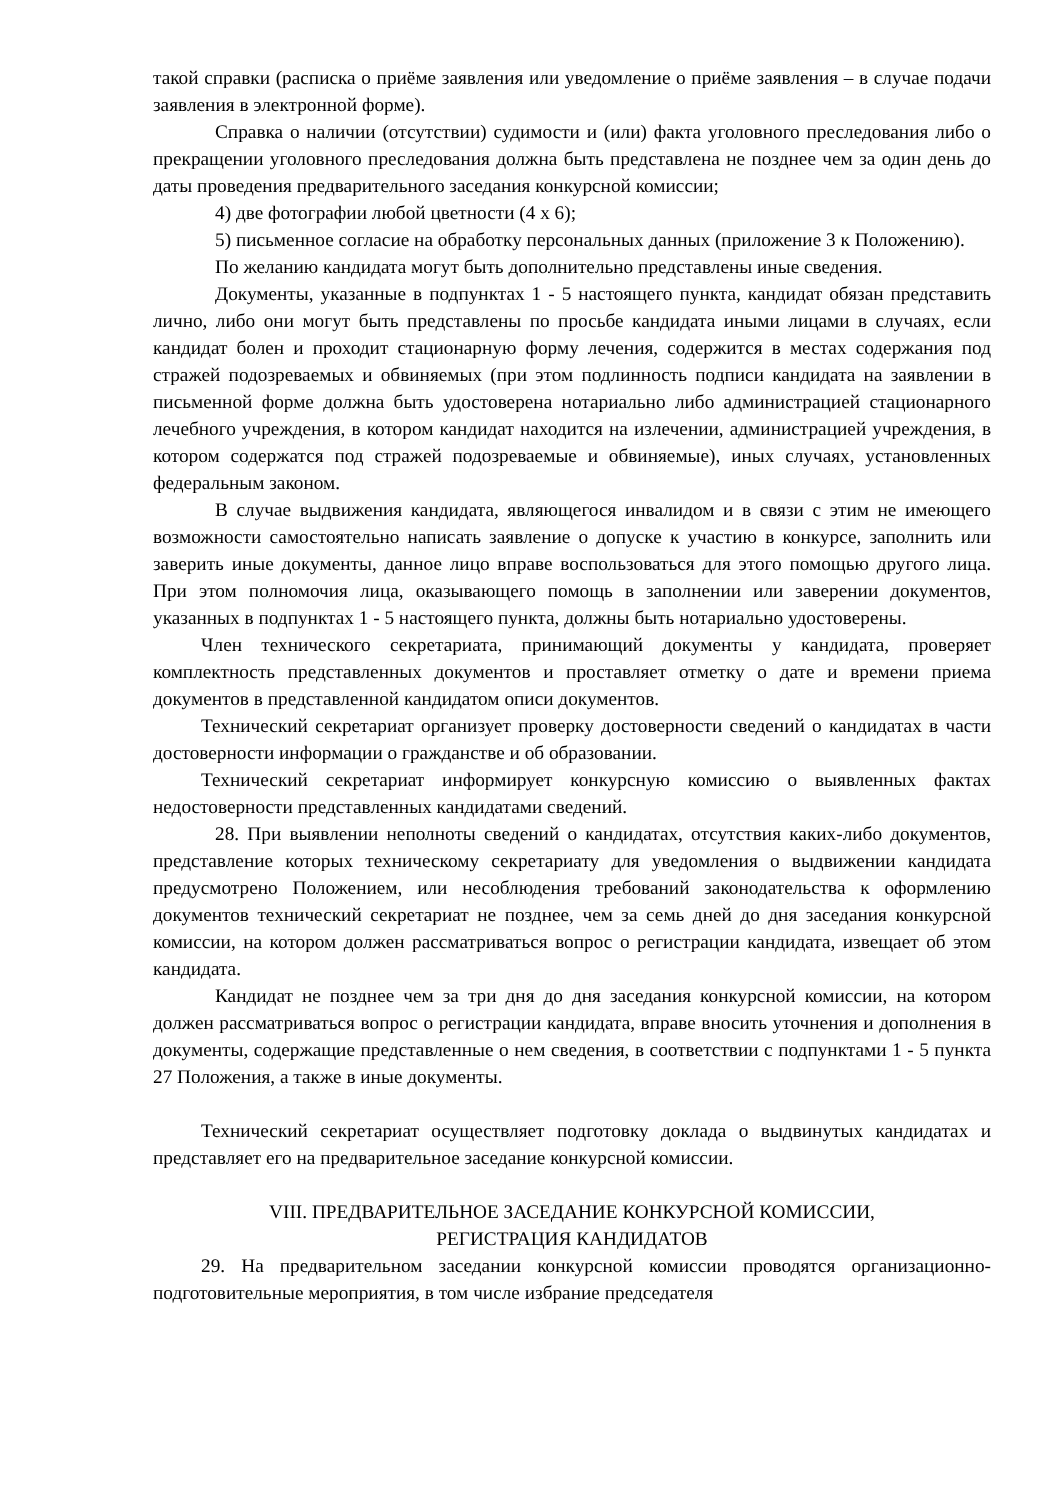такой справки (расписка о приёме заявления или уведомление о приёме заявления – в случае подачи заявления в электронной форме).
Справка о наличии (отсутствии) судимости и (или) факта уголовного преследования либо о прекращении уголовного преследования должна быть представлена не позднее чем за один день до даты проведения предварительного заседания конкурсной комиссии;
4) две фотографии любой цветности (4 х 6);
5) письменное согласие на обработку персональных данных (приложение 3 к Положению).
По желанию кандидата могут быть дополнительно представлены иные сведения.
Документы, указанные в подпунктах 1 - 5 настоящего пункта, кандидат обязан представить лично, либо они могут быть представлены по просьбе кандидата иными лицами в случаях, если кандидат болен и проходит стационарную форму лечения, содержится в местах содержания под стражей подозреваемых и обвиняемых (при этом подлинность подписи кандидата на заявлении в письменной форме должна быть удостоверена нотариально либо администрацией стационарного лечебного учреждения, в котором кандидат находится на излечении, администрацией учреждения, в котором содержатся под стражей подозреваемые и обвиняемые), иных случаях, установленных федеральным законом.
В случае выдвижения кандидата, являющегося инвалидом и в связи с этим не имеющего возможности самостоятельно написать заявление о допуске к участию в конкурсе, заполнить или заверить иные документы, данное лицо вправе воспользоваться для этого помощью другого лица. При этом полномочия лица, оказывающего помощь в заполнении или заверении документов, указанных в подпунктах 1 - 5 настоящего пункта, должны быть нотариально удостоверены.
Член технического секретариата, принимающий документы у кандидата, проверяет комплектность представленных документов и проставляет отметку о дате и времени приема документов в представленной кандидатом описи документов.
Технический секретариат организует проверку достоверности сведений о кандидатах в части достоверности информации о гражданстве и об образовании.
Технический секретариат информирует конкурсную комиссию о выявленных фактах недостоверности представленных кандидатами сведений.
28. При выявлении неполноты сведений о кандидатах, отсутствия каких-либо документов, представление которых техническому секретариату для уведомления о выдвижении кандидата предусмотрено Положением, или несоблюдения требований законодательства к оформлению документов технический секретариат не позднее, чем за семь дней до дня заседания конкурсной комиссии, на котором должен рассматриваться вопрос о регистрации кандидата, извещает об этом кандидата.
Кандидат не позднее чем за три дня до дня заседания конкурсной комиссии, на котором должен рассматриваться вопрос о регистрации кандидата, вправе вносить уточнения и дополнения в документы, содержащие представленные о нем сведения, в соответствии с подпунктами 1 - 5 пункта 27 Положения, а также в иные документы.
Технический секретариат осуществляет подготовку доклада о выдвинутых кандидатах и представляет его на предварительное заседание конкурсной комиссии.
VIII. ПРЕДВАРИТЕЛЬНОЕ ЗАСЕДАНИЕ КОНКУРСНОЙ КОМИССИИ,
РЕГИСТРАЦИЯ КАНДИДАТОВ
29. На предварительном заседании конкурсной комиссии проводятся организационно-подготовительные мероприятия, в том числе избрание председателя